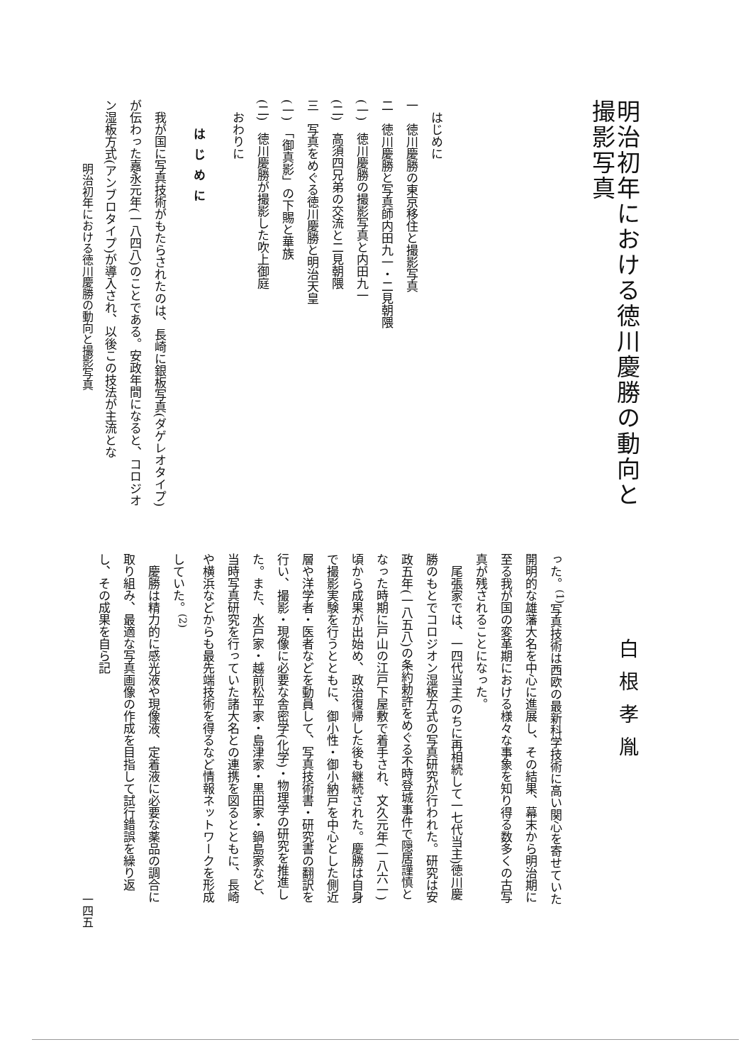明治初年における徳川慶勝の動向と撮影写真
　はじめに
一　徳川慶勝の東京移住と撮影写真
二　徳川慶勝と写真師内田九一・二見朝隈
(一)　徳川慶勝の撮影写真と内田九一
(二)　高須四兄弟の交流と二見朝隈
三　写真をめぐる徳川慶勝と明治天皇
(一)　「御真影」の下賜と華族
(二)　徳川慶勝が撮影した吹上御庭
　おわりに
はじめに
我が国に写真技術がもたらされたのは、長崎に銀板写真(ダゲレオタイプ)が伝わった嘉永元年(一八四八)のことである。安政年間になると、コロジオン湿板方式(アンブロタイプ)が導入され、以後この技法が主流とな
明治初年における徳川慶勝の動向と撮影写真
白根孝胤
った。<sup>(1)</sup>写真技術は西欧の最新科学技術に高い関心を寄せていた開明的な雄藩大名を中心に進展し、その結果、幕末から明治期に至る我が国の変革期における様々な事象を知り得る数多くの古写真が残されることになった。
尾張家では、一四代当主(のちに再相続して一七代当主)徳川慶勝のもとでコロジオン湿板方式の写真研究が行われた。研究は安政五年(一八五八)の条約勅許をめぐる不時登城事件で隠居謹慎となった時期に戸山の江戸下屋敷で着手され、文久元年(一八六一)頃から成果が出始め、政治復帰した後も継続された。慶勝は自身で撮影実験を行うとともに、御小性・御小納戸を中心とした側近層や洋学者・医者などを動員して、写真技術書・研究書の翻訳を行い、撮影・現像に必要な舎密学(化学)・物理学の研究を推進した。また、水戸家・越前松平家・島津家・黒田家・鍋島家など、当時写真研究を行っていた諸大名との連携を図るとともに、長崎や横浜などからも最先端技術を得るなど情報ネットワークを形成していた。<sup>(2)</sup>
慶勝は精力的に感光液や現像液、定着液に必要な薬品の調合に取り組み、最適な写真画像の作成を目指して試行錯誤を繰り返し、その成果を自ら記
一四五